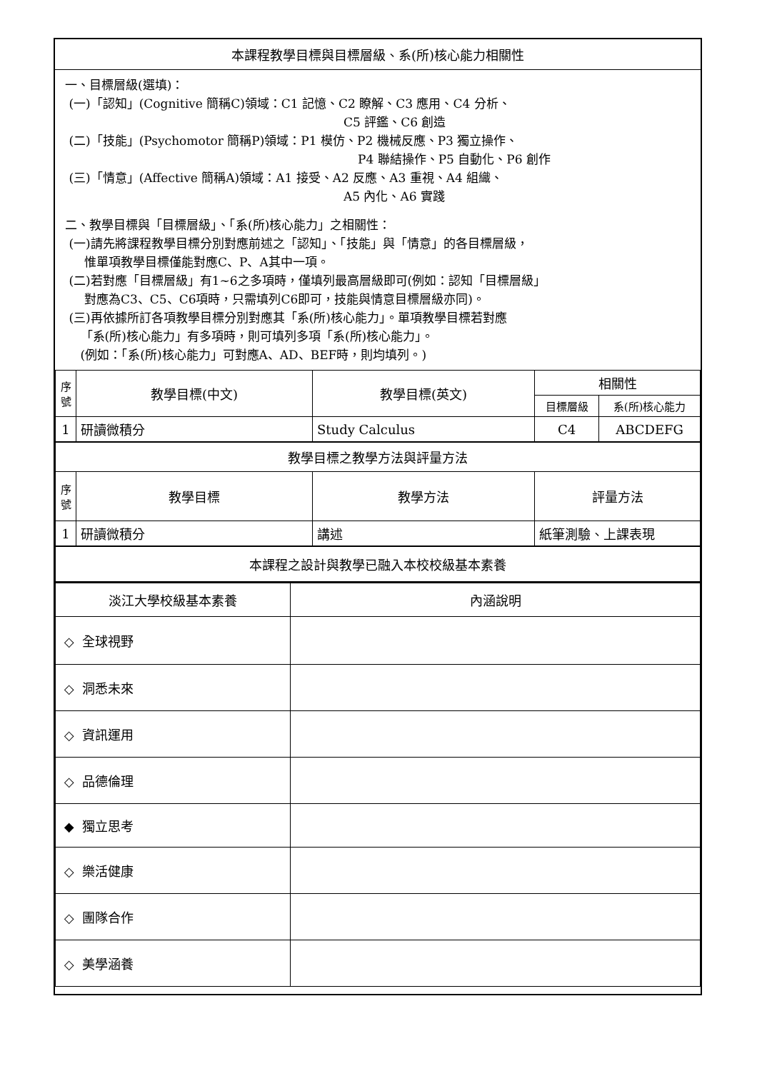本課程教學目標與目標層級、系(所)核心能力相關性
一、目標層級(選填)：
(一)「認知」(Cognitive 簡稱C)領域：C1 記憶、C2 瞭解、C3 應用、C4 分析、
C5 評鑑、C6 創造
(二)「技能」(Psychomotor 簡稱P)領域：P1 模仿、P2 機械反應、P3 獨立操作、
P4 聯結操作、P5 自動化、P6 創作
(三)「情意」(Affective 簡稱A)領域：A1 接受、A2 反應、A3 重視、A4 組織、
A5 內化、A6 實踐
二、教學目標與「目標層級」、「系(所)核心能力」之相關性：
(一)請先將課程教學目標分別對應前述之「認知」、「技能」與「情意」的各目標層級，
惟單項教學目標僅能對應C、P、A其中一項。
(二)若對應「目標層級」有1~6之多項時，僅填列最高層級即可(例如：認知「目標層級」
對應為C3、C5、C6項時，只需填列C6即可，技能與情意目標層級亦同)。
(三)再依據所訂各項教學目標分別對應其「系(所)核心能力」。單項教學目標若對應
「系(所)核心能力」有多項時，則可填列多項「系(所)核心能力」。
(例如：「系(所)核心能力」可對應A、AD、BEF時，則均填列。)
| 序號 | 教學目標(中文) | 教學目標(英文) | 相關性 | |
| --- | --- | --- | --- | --- |
| | | | 目標層級 | 系(所)核心能力 |
| 1 | 研讀微積分 | Study Calculus | C4 | ABCDEFG |
| 教學目標之教學方法與評量方法 | | | | |
| 序號 | 教學目標 | 教學方法 | 評量方法 | |
| 1 | 研讀微積分 | 講述 | 紙筆測驗、上課表現 | |
| 本課程之設計與教學已融入本校校級基本素養 | | | | |
| 淡江大學校級基本素養 | 內涵說明 |
| --- | --- |
| ◇ 全球視野 | |
| ◇ 洞悉未來 | |
| ◇ 資訊運用 | |
| ◇ 品德倫理 | |
| ◆ 獨立思考 | |
| ◇ 樂活健康 | |
| ◇ 團隊合作 | |
| ◇ 美學涵養 | |